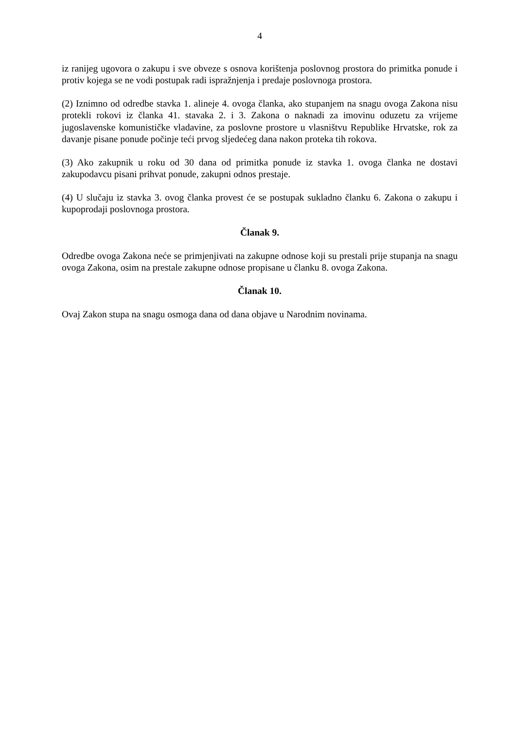4
iz ranijeg ugovora o zakupu i sve obveze s osnova korištenja poslovnog prostora do primitka ponude i protiv kojega se ne vodi postupak radi ispražnjenja i predaje poslovnoga prostora.
(2) Iznimno od odredbe stavka 1. alineje 4. ovoga članka, ako stupanjem na snagu ovoga Zakona nisu protekli rokovi iz članka 41. stavaka 2. i 3. Zakona o naknadi za imovinu oduzetu za vrijeme jugoslavenske komunističke vladavine, za poslovne prostore u vlasništvu Republike Hrvatske, rok za davanje pisane ponude počinje teći prvog sljedećeg dana nakon proteka tih rokova.
(3) Ako zakupnik u roku od 30 dana od primitka ponude iz stavka 1. ovoga članka ne dostavi zakupodavcu pisani prihvat ponude, zakupni odnos prestaje.
(4) U slučaju iz stavka 3. ovog članka provest će se postupak sukladno članku 6. Zakona o zakupu i kupoprodaji poslovnoga prostora.
Članak 9.
Odredbe ovoga Zakona neće se primjenjivati na zakupne odnose koji su prestali prije stupanja na snagu ovoga Zakona, osim na prestale zakupne odnose propisane u članku 8. ovoga Zakona.
Članak 10.
Ovaj Zakon stupa na snagu osmoga dana od dana objave u Narodnim novinama.